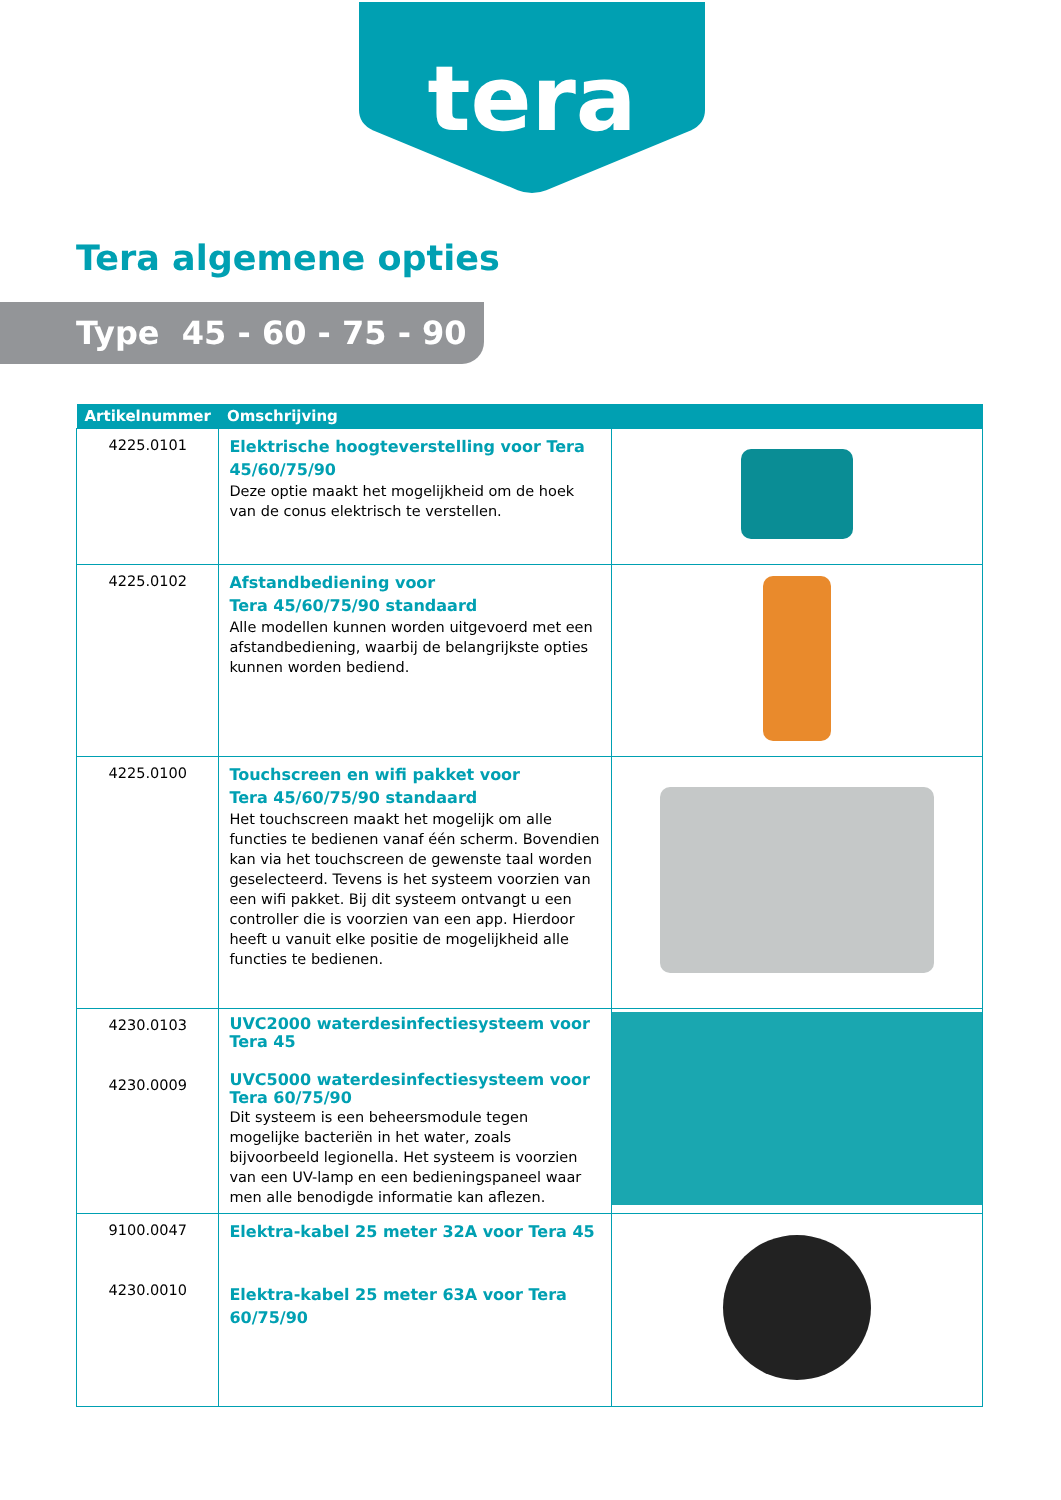tera
Tera algemene opties
Type 45 - 60 - 75 - 90
| Artikelnummer | Omschrijving | |
| --- | --- | --- |
| 4225.0101 | Elektrische hoogteverstelling voor Tera 45/60/75/90 Deze optie maakt het mogelijkheid om de hoek van de conus elektrisch te verstellen. | |
| 4225.0102 | Afstandbediening voor Tera 45/60/75/90 standaard Alle modellen kunnen worden uitgevoerd met een afstandbediening, waarbij de belangrijkste opties kunnen worden bediend. | |
| 4225.0100 | Touchscreen en wifi pakket voor Tera 45/60/75/90 standaard Het touchscreen maakt het mogelijk om alle functies te bedienen vanaf één scherm. Bovendien kan via het touchscreen de gewenste taal worden geselecteerd. Tevens is het systeem voorzien van een wifi pakket. Bij dit systeem ontvangt u een controller die is voorzien van een app. Hierdoor heeft u vanuit elke positie de mogelijkheid alle functies te bedienen. | |
| 4230.0103 4230.0009 | UVC2000 waterdesinfectiesysteem voor Tera 45 UVC5000 waterdesinfectiesysteem voor Tera 60/75/90 Dit systeem is een beheersmodule tegen mogelijke bacteriën in het water, zoals bijvoorbeeld legionella. Het systeem is voorzien van een UV-lamp en een bedieningspaneel waar men alle benodigde informatie kan aflezen. | |
| 9100.0047 4230.0010 | Elektra-kabel 25 meter 32A voor Tera 45 Elektra-kabel 25 meter 63A voor Tera 60/75/90 | |